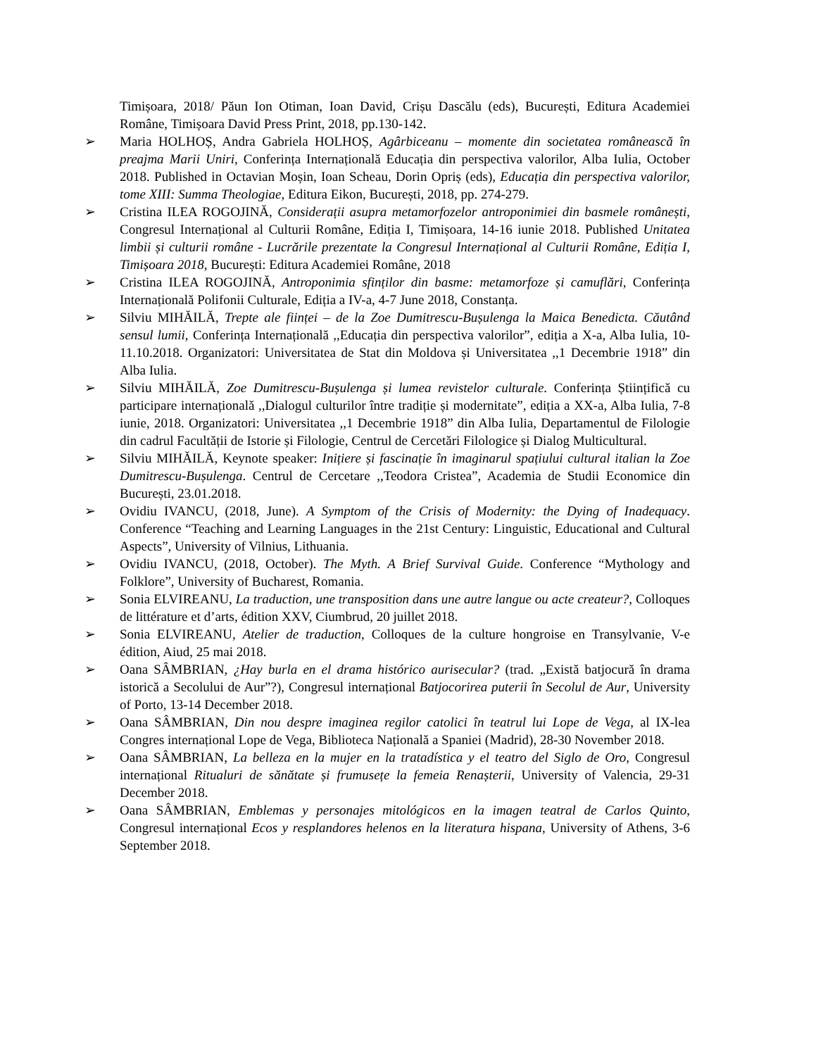Timișoara, 2018/ Păun Ion Otiman, Ioan David, Crișu Dascălu (eds), București, Editura Academiei Române, Timișoara David Press Print, 2018, pp.130-142.
➢ Maria HOLHOȘ, Andra Gabriela HOLHOȘ, Agârbiceanu – momente din societatea românească în preajma Marii Uniri, Conferința Internațională Educația din perspectiva valorilor, Alba Iulia, October 2018. Published in Octavian Moșin, Ioan Scheau, Dorin Opriș (eds), Educația din perspectiva valorilor, tome XIII: Summa Theologiae, Editura Eikon, București, 2018, pp. 274-279.
➢ Cristina ILEA ROGOJINĂ, Considerații asupra metamorfozelor antroponimiei din basmele românești, Congresul Internațional al Culturii Române, Ediția I, Timișoara, 14-16 iunie 2018. Published Unitatea limbii și culturii române - Lucrările prezentate la Congresul Internațional al Culturii Române, Ediția I, Timișoara 2018, București: Editura Academiei Române, 2018
➢ Cristina ILEA ROGOJINĂ, Antroponimia sfinților din basme: metamorfoze și camuflări, Conferința Internațională Polifonii Culturale, Ediția a IV-a, 4-7 June 2018, Constanța.
➢ Silviu MIHĂILĂ, Trepte ale ființei – de la Zoe Dumitrescu-Bușulenga la Maica Benedicta. Căutând sensul lumii, Conferința Internațională ,,Educația din perspectiva valorilor”, ediția a X-a, Alba Iulia, 10-11.10.2018. Organizatori: Universitatea de Stat din Moldova și Universitatea ,,1 Decembrie 1918” din Alba Iulia.
➢ Silviu MIHĂILĂ, Zoe Dumitrescu-Bușulenga și lumea revistelor culturale. Conferința Științifică cu participare internațională ,,Dialogul culturilor între tradiție și modernitate”, ediția a XX-a, Alba Iulia, 7-8 iunie, 2018. Organizatori: Universitatea ,,1 Decembrie 1918” din Alba Iulia, Departamentul de Filologie din cadrul Facultății de Istorie și Filologie, Centrul de Cercetări Filologice și Dialog Multicultural.
➢ Silviu MIHĂILĂ, Keynote speaker: Inițiere și fascinație în imaginarul spațiului cultural italian la Zoe Dumitrescu-Bușulenga. Centrul de Cercetare ,,Teodora Cristea”, Academia de Studii Economice din București, 23.01.2018.
➢ Ovidiu IVANCU, (2018, June). A Symptom of the Crisis of Modernity: the Dying of Inadequacy. Conference “Teaching and Learning Languages in the 21st Century: Linguistic, Educational and Cultural Aspects”, University of Vilnius, Lithuania.
➢ Ovidiu IVANCU, (2018, October). The Myth. A Brief Survival Guide. Conference “Mythology and Folklore”, University of Bucharest, Romania.
➢ Sonia ELVIREANU, La traduction, une transposition dans une autre langue ou acte createur?, Colloques de littérature et d’arts, édition XXV, Ciumbrud, 20 juillet 2018.
➢ Sonia ELVIREANU, Atelier de traduction, Colloques de la culture hongroise en Transylvanie, V-e édition, Aiud, 25 mai 2018.
➢ Oana SÂMBRIAN, ¿Hay burla en el drama histórico aurisecular? (trad. „Există batjocură în drama istorică a Secolului de Aur”?), Congresul internațional Batjocorirea puterii în Secolul de Aur, University of Porto, 13-14 December 2018.
➢ Oana SÂMBRIAN, Din nou despre imaginea regilor catolici în teatrul lui Lope de Vega, al IX-lea Congres internațional Lope de Vega, Biblioteca Națională a Spaniei (Madrid), 28-30 November 2018.
➢ Oana SÂMBRIAN, La belleza en la mujer en la tratadística y el teatro del Siglo de Oro, Congresul internațional Ritualuri de sănătate și frumusețe la femeia Renașterii, University of Valencia, 29-31 December 2018.
➢ Oana SÂMBRIAN, Emblemas y personajes mitológicos en la imagen teatral de Carlos Quinto, Congresul internațional Ecos y resplandores helenos en la literatura hispana, University of Athens, 3-6 September 2018.